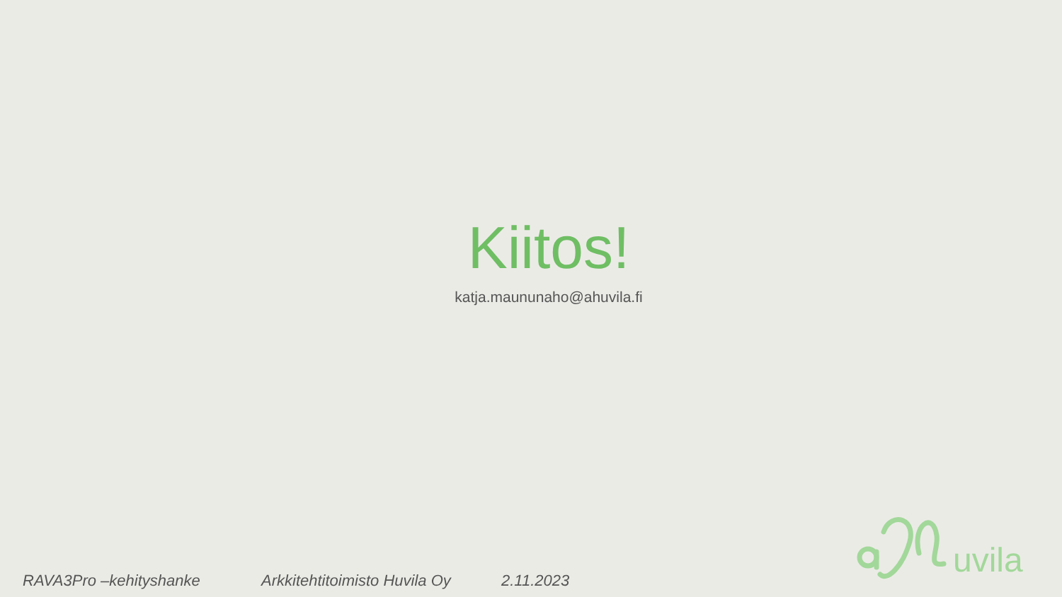Kiitos!
katja.maununaho@ahuvila.fi
RAVA3Pro –kehityshanke Arkkitehtitoimisto Huvila Oy 2.11.2023
uvila